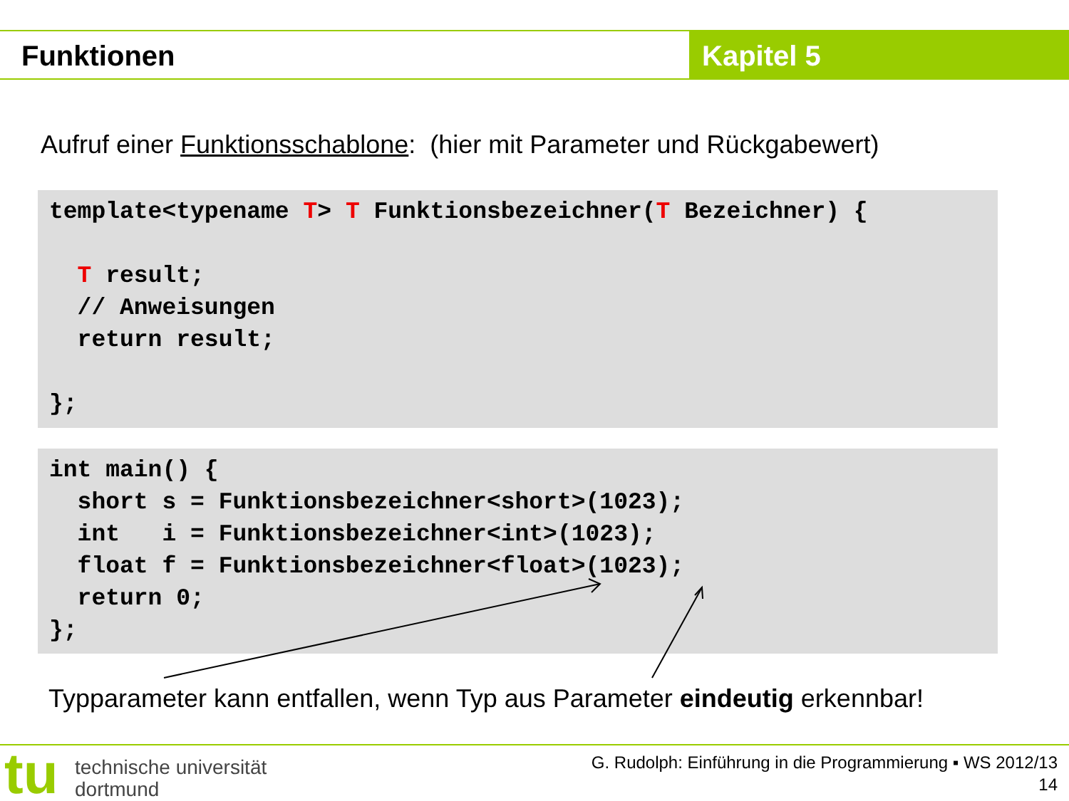Funktionen Kapitel 5
Aufruf einer Funktionsschablone: (hier mit Parameter und Rückgabewert)
template<typename T> T Funktionsbezeichner(T Bezeichner) {

  T result;
  // Anweisungen
  return result;

};
int main() {
  short s = Funktionsbezeichner<short>(1023);
  int   i = Funktionsbezeichner<int>(1023);
  float f = Funktionsbezeichner<float>(1023);
  return 0;
};
Typparameter kann entfallen, wenn Typ aus Parameter eindeutig erkennbar!
tu
technische universität
dortmund
G. Rudolph: Einführung in die Programmierung ▪ WS 2012/13
14